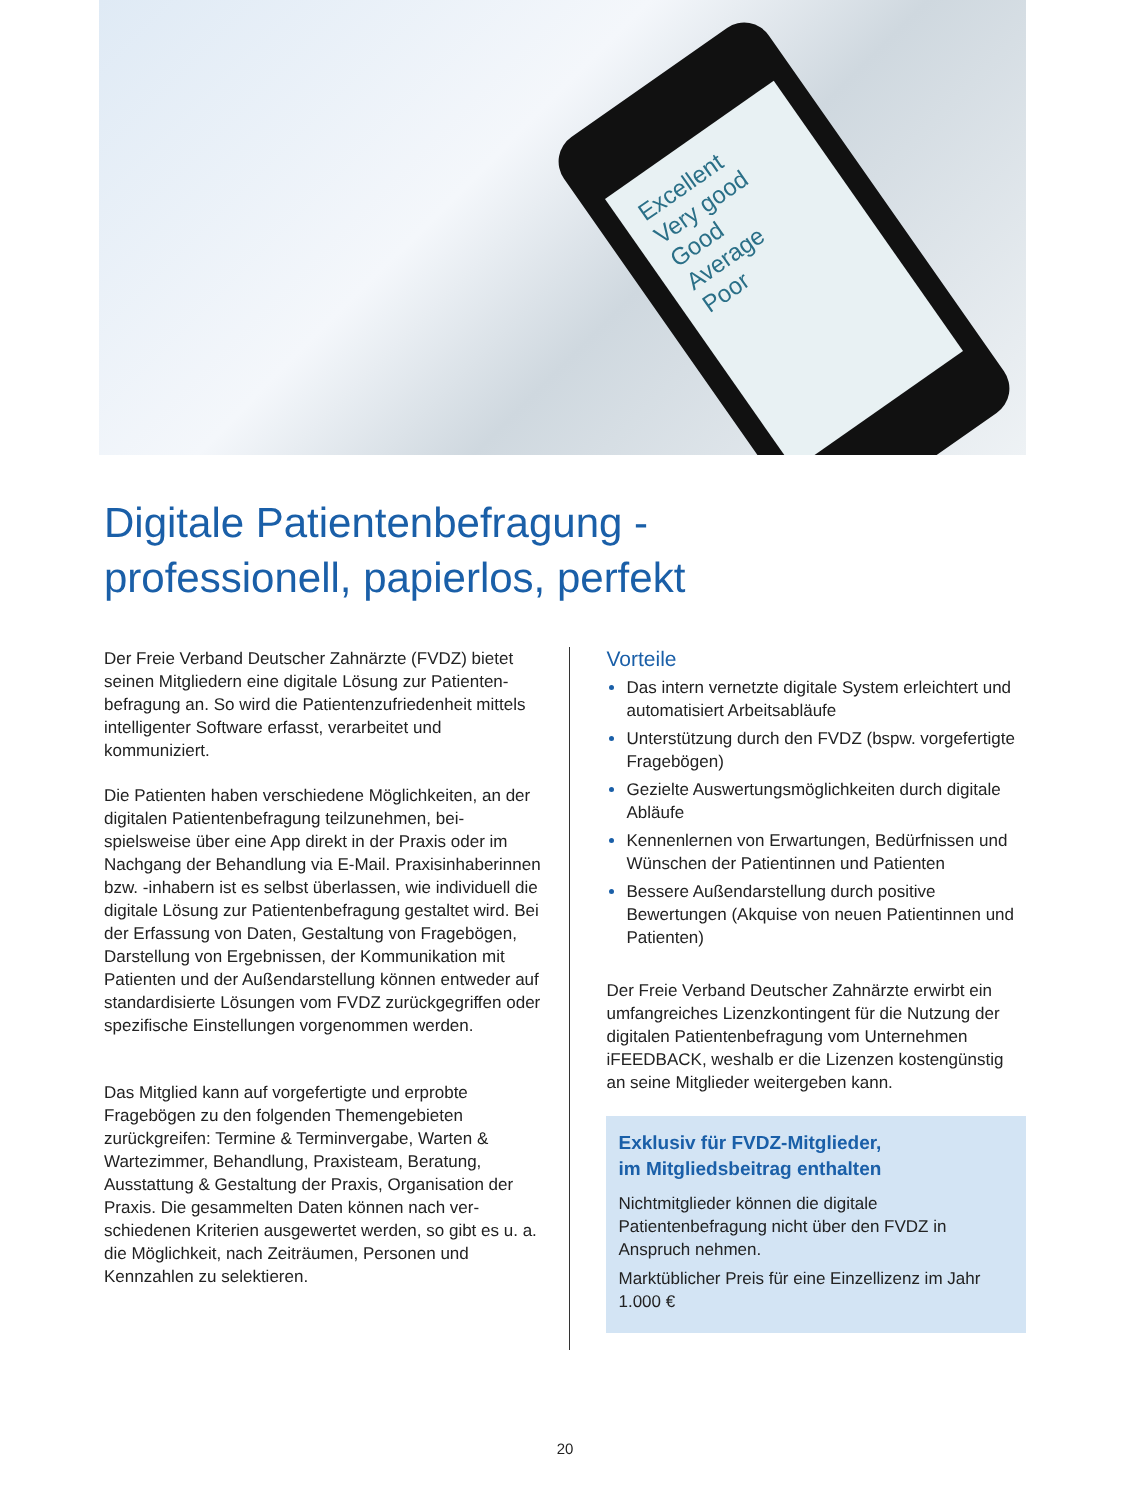Excellent
Very good
Good
Average
Poor
Digitale Patientenbefragung -
professionell, papierlos, perfekt
Der Freie Verband Deutscher Zahnärzte (FVDZ) bietet seinen Mitgliedern eine digitale Lösung zur Patienten­befragung an. So wird die Patientenzufriedenheit mittels intelligenter Software erfasst, verarbeitet und kommuniziert.
Die Patienten haben verschiedene Möglichkeiten, an der digitalen Patientenbefragung teilzunehmen, bei­spielsweise über eine App direkt in der Praxis oder im Nachgang der Behandlung via E-Mail. Praxisinhaberinnen bzw. -inhabern ist es selbst über­lassen, wie individuell die digitale Lösung zur Patienten­befragung gestaltet wird. Bei der Erfassung von Daten, Gestaltung von Fragebögen, Darstellung von Ergeb­nissen, der Kommunikation mit Patienten und der Außendarstellung können entweder auf standardisierte Lösungen vom FVDZ zurückgegriffen oder spezifische Einstellungen vorgenommen werden.
Das Mitglied kann auf vorgefertigte und erprobte Fragebögen zu den folgenden Themengebieten zurückgreifen: Termine & Terminvergabe, Warten & Wartezimmer, Behandlung, Praxisteam, Beratung, Ausstattung & Gestaltung der Praxis, Organisation der Praxis. Die gesammelten Daten können nach ver­schiedenen Kriterien ausgewertet werden, so gibt es u. a. die Möglichkeit, nach Zeiträumen, Personen und Kennzahlen zu selektieren.
Vorteile
Das intern vernetzte digitale System erleichtert und automatisiert Arbeitsabläufe
Unterstützung durch den FVDZ (bspw. vorgefertigte Fragebögen)
Gezielte Auswertungsmöglichkeiten durch digitale Abläufe
Kennenlernen von Erwartungen, Bedürfnissen und Wünschen der Patientinnen und Patienten
Bessere Außendarstellung durch positive Bewertungen (Akquise von neuen Patientinnen und Patienten)
Der Freie Verband Deutscher Zahnärzte erwirbt ein umfangreiches Lizenzkontingent für die Nutzung der digitalen Patientenbefragung vom Unter­nehmen iFEEDBACK, weshalb er die Lizenzen kostengünstig an seine Mitglieder weitergeben kann.
Exklusiv für FVDZ-Mitglieder,
im Mitgliedsbeitrag enthalten
Nichtmitglieder können die digitale Patientenbefragung nicht über den FVDZ in Anspruch nehmen.
Marktüblicher Preis für eine Einzellizenz im Jahr 1.000 €
20